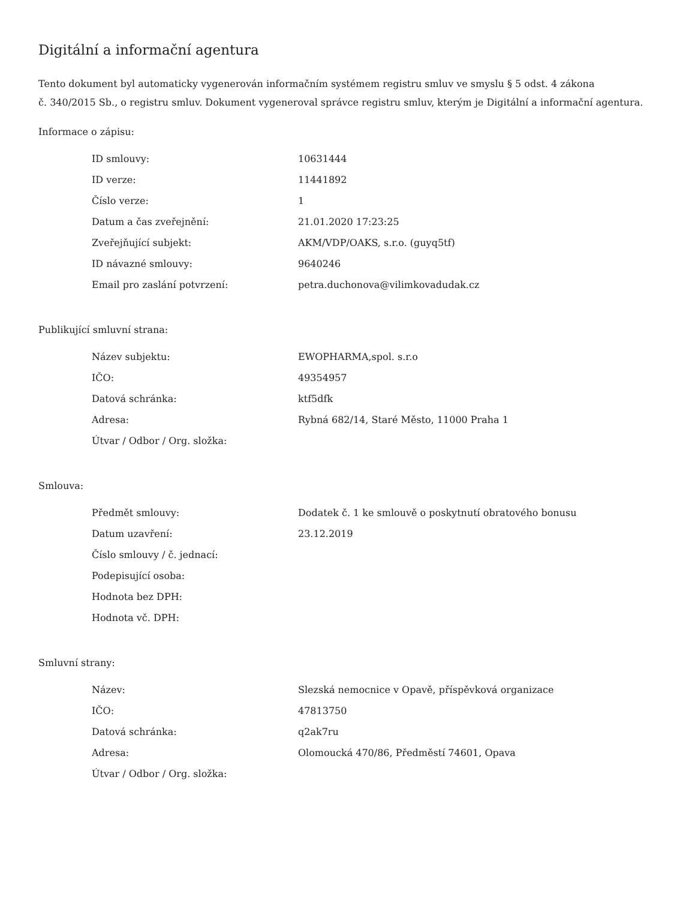Digitální a informační agentura
Tento dokument byl automaticky vygenerován informačním systémem registru smluv ve smyslu § 5 odst. 4 zákona
č. 340/2015 Sb., o registru smluv. Dokument vygeneroval správce registru smluv, kterým je Digitální a informační agentura.
Informace o zápisu:
| ID smlouvy: | 10631444 |
| ID verze: | 11441892 |
| Číslo verze: | 1 |
| Datum a čas zveřejnění: | 21.01.2020 17:23:25 |
| Zveřejňující subjekt: | AKM/VDP/OAKS, s.r.o. (guyq5tf) |
| ID návazné smlouvy: | 9640246 |
| Email pro zaslání potvrzení: | petra.duchonova@vilimkovadudak.cz |
Publikující smluvní strana:
| Název subjektu: | EWOPHARMA,spol. s.r.o |
| IČO: | 49354957 |
| Datová schránka: | ktf5dfk |
| Adresa: | Rybná 682/14, Staré Město, 11000 Praha 1 |
| Útvar / Odbor / Org. složka: | |
Smlouva:
| Předmět smlouvy: | Dodatek č. 1 ke smlouvě o poskytnutí obratového bonusu |
| Datum uzavření: | 23.12.2019 |
| Číslo smlouvy / č. jednací: | |
| Podepisující osoba: | |
| Hodnota bez DPH: | |
| Hodnota vč. DPH: | |
Smluvní strany:
| Název: | Slezská nemocnice v Opavě, příspěvková organizace |
| IČO: | 47813750 |
| Datová schránka: | q2ak7ru |
| Adresa: | Olomoucká 470/86, Předměstí 74601, Opava |
| Útvar / Odbor / Org. složka: | |